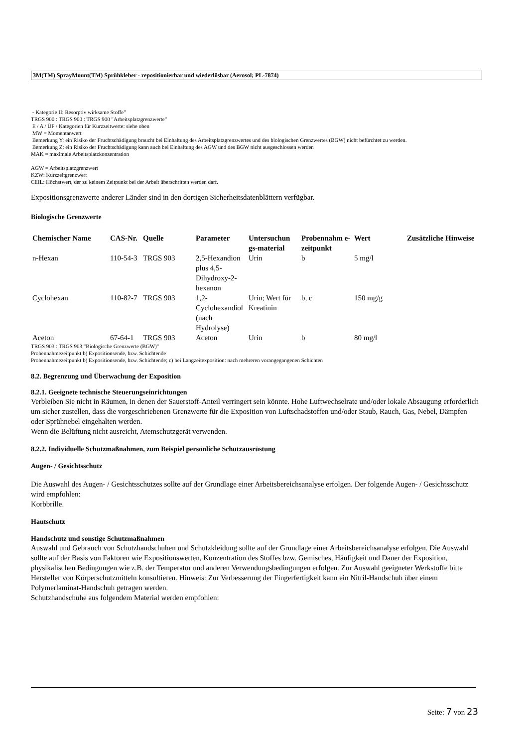3M(TM) SprayMount(TM) Sprühkleber - repositionierbar und wiederlösbar (Aerosol; PL-7874)
- Kategorie II: Resorptiv wirksame Stoffe"
TRGS 900 : TRGS 900 : TRGS 900 "Arbeitsplatzgrenzwerte"
E / A / ÜF / Kategorien für Kurzzeitwerte: siehe oben
MW = Momentanwert
Bemerkung Y: ein Risiko der Fruchtschädigung braucht bei Einhaltung des Arbeitsplatzgrenzwertes und des biologischen Grenzwertes (BGW) nicht befürchtet zu werden.
Bemerkung Z: ein Risiko der Fruchtschädigung kann auch bei Einhaltung des AGW und des BGW nicht ausgeschlossen werden
MAK = maximale Arbeitsplatzkonzentration
AGW = Arbeitsplatzgrenzwert
KZW: Kurzzeitgrenzwert
CEIL: Höchstwert, der zu keinem Zeitpunkt bei der Arbeit überschritten werden darf.
Expositionsgrenzwerte anderer Länder sind in den dortigen Sicherheitsdatenblättern verfügbar.
Biologische Grenzwerte
| Chemischer Name | CAS-Nr. | Quelle | Parameter | Untersuchun gs-material | Probennahm e-zeitpunkt | Wert | Zusätzliche Hinweise |
| --- | --- | --- | --- | --- | --- | --- | --- |
| n-Hexan | 110-54-3 | TRGS 903 | 2,5-Hexandion plus 4,5-Dihydroxy-2-hexanon | Urin | b | 5 mg/l | |
| Cyclohexan | 110-82-7 | TRGS 903 | 1,2-Cyclohexandiol (nach Hydrolyse) | Urin; Wert für Kreatinin | b, c | 150 mg/g | |
| Aceton | 67-64-1 | TRGS 903 | Aceton | Urin | b | 80 mg/l | |
TRGS 903 : TRGS 903 "Biologische Grenzwerte (BGW)"
Probennahmezeitpunkt b) Expositionsende, bzw. Schichtende
Probennahmezeitpunkt b) Expositionsende, bzw. Schichtende; c) bei Langzeitexposition: nach mehreren vorangegangenen Schichten
8.2. Begrenzung und Überwachung der Exposition
8.2.1. Geeignete technische Steuerungseinrichtungen
Verbleiben Sie nicht in Räumen, in denen der Sauerstoff-Anteil verringert sein könnte. Hohe Luftwechselrate und/oder lokale Absaugung erforderlich um sicher zustellen, dass die vorgeschriebenen Grenzwerte für die Exposition von Luftschadstoffen und/oder Staub, Rauch, Gas, Nebel, Dämpfen oder Sprühnebel eingehalten werden.
Wenn die Belüftung nicht ausreicht, Atemschutzgerät verwenden.
8.2.2. Individuelle Schutzmaßnahmen, zum Beispiel persönliche Schutzausrüstung
Augen- / Gesichtsschutz
Die Auswahl des Augen- / Gesichtsschutzes sollte auf der Grundlage einer Arbeitsbereichsanalyse erfolgen. Der folgende Augen- / Gesichtsschutz wird empfohlen:
Korbbrille.
Hautschutz
Handschutz und sonstige Schutzmaßnahmen
Auswahl und Gebrauch von Schutzhandschuhen und Schutzkleidung sollte auf der Grundlage einer Arbeitsbereichsanalyse erfolgen. Die Auswahl sollte auf der Basis von Faktoren wie Expositionswerten, Konzentration des Stoffes bzw. Gemisches, Häufigkeit und Dauer der Exposition, physikalischen Bedingungen wie z.B. der Temperatur und anderen Verwendungsbedingungen erfolgen. Zur Auswahl geeigneter Werkstoffe bitte Hersteller von Körperschutzmitteln konsultieren. Hinweis: Zur Verbesserung der Fingerfertigkeit kann ein Nitril-Handschuh über einem Polymerlaminat-Handschuh getragen werden.
Schutzhandschuhe aus folgendem Material werden empfohlen:
Seite: 7 von 23